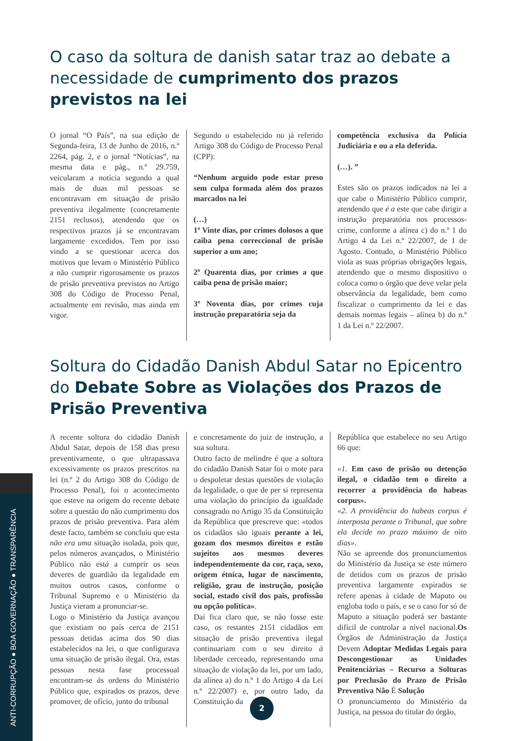ANTI-CORRUPÇÃO ● BOA GOVERNAÇÃO ● TRANSPARÊNCIA
O caso da soltura de danish satar traz ao debate a necessidade de cumprimento dos prazos previstos na lei
O jornal “O País”, na sua edição de Segunda-feira, 13 de Junho de 2016, n.º 2264, pág. 2, e o jornal “Notícias”, na mesma data e pág., n.º 29.759, veicularam a notícia segundo a qual mais de duas mil pessoas se encontravam em situação de prisão preventiva ilegalmente (concretamente 2151 reclusos), atendendo que os respectivos prazos já se encontravam largamente excedidos. Tem por isso vindo a se questionar acerca dos motivos que levam o Ministério Público a não cumprir rigorosamente os prazos de prisão preventiva previstos no Artigo 308 do Código de Processo Penal, actualmente em revisão, mas ainda em vigor.
Segundo o estabelecido no já referido Artigo 308 do Código de Processo Penal (CPP):
“Nenhum arguido pode estar preso sem culpa formada além dos prazos marcados na lei
(…)
1º Vinte dias, por crimes dolosos a que caiba pena correccional de prisão superior a um ano;
2º Quarenta dias, por crimes a que caiba pena de prisão maior;
3º Noventa dias, por crimes cuja instrução preparatória seja da
competência exclusiva da Polícia Judiciária e ou a ela deferida.
(…). ”
Estes são os prazos indicados na lei a que cabe o Ministério Público cumprir, atendendo que é a este que cabe dirigir a instrução preparatória nos processos-crime, conforme a alínea c) do n.º 1 do Artigo 4 da Lei n.º 22/2007, de 1 de Agosto. Contudo, o Ministério Público viola as suas próprias obrigações legais, atendendo que o mesmo dispositivo o coloca como o órgão que deve velar pela observância da legalidade, bem como fiscalizar o cumprimento da lei e das demais normas legais – alínea b) do n.º 1 da Lei n.º 22/2007.
Soltura do Cidadão Danish Abdul Satar no Epicentro do Debate Sobre as Violações dos Prazos de Prisão Preventiva
A recente soltura do cidadão Danish Abdul Satar, depois de 158 dias preso preventivamente, o que ultrapassava excessivamente os prazos prescritos na lei (n.º 2 do Artigo 308 do Código de Processo Penal), foi o acontecimento que esteve na origem do recente debate sobre a questão do não cumprimento dos prazos de prisão preventiva. Para além deste facto, também se concluiu que esta não era uma situação isolada, pois que, pelos números avançados, o Ministério Público não está a cumprir os seus deveres de guardião da legalidade em muitos outros casos, conforme o Tribunal Supremo e o Ministério da Justiça vieram a pronunciar-se.
Logo o Ministério da Justiça avançou que existiam no país cerca de 2151 pessoas detidas acima dos 90 dias estabelecidos na lei, o que configurava uma situação de prisão ilegal. Ora, estas pessoas nesta fase processual encontram-se às ordens do Ministério Público que, expirados os prazos, deve promover, de ofício, junto do tribunal
e concretamente do juiz de instrução, a sua soltura.
Outro facto de melindre é que a soltura do cidadão Danish Satar foi o mote para o despoletar destas questões de violação da legalidade, o que de per si representa uma violação do princípio da igualdade consagrado no Artigo 35 da Constituição da República que prescreve que: «todos os cidadãos são iguais perante a lei, gozam dos mesmos direitos e estão sujeitos aos mesmos deveres independentemente da cor, raça, sexo, origem étnica, lugar de nascimento, religião, grau de instrução, posição social, estado civil dos pais, profissão ou opção política».
Daí fica claro que, se não fosse este caso, os restantes 2151 cidadãos em situação de prisão preventiva ilegal continuariam com o seu direito à liberdade cerceado, representando uma situação de violação da lei, por um lado, da alínea a) do n.º 1 do Artigo 4 da Lei n.º 22/2007) e, por outro lado, da Constituição da
República que estabelece no seu Artigo 66 que:
«1. Em caso de prisão ou detenção ilegal, o cidadão tem o direito a recorrer a providência do habeas corpus».
«2. A providência do habeas corpus é interposta perante o Tribunal, que sobre ela decide no prazo máximo de oito dias».
Não se apreende dos pronunciamentos do Ministério da Justiça se este número de detidos com os prazos de prisão preventiva largamente expirados se refere apenas à cidade de Maputo ou engloba todo o país, e se o caso for só de Maputo a situação poderá ser bastante difícil de controlar a nível nacional.Os Órgãos de Administração da Justiça Devem Adoptar Medidas Legais para Descongestionar as Unidades Penitenciárias – Recurso a Solturas por Preclusão do Prazo de Prisão Preventiva Não É Solução
O pronunciamento do Ministério da Justiça, na pessoa do titular do órgão,
2